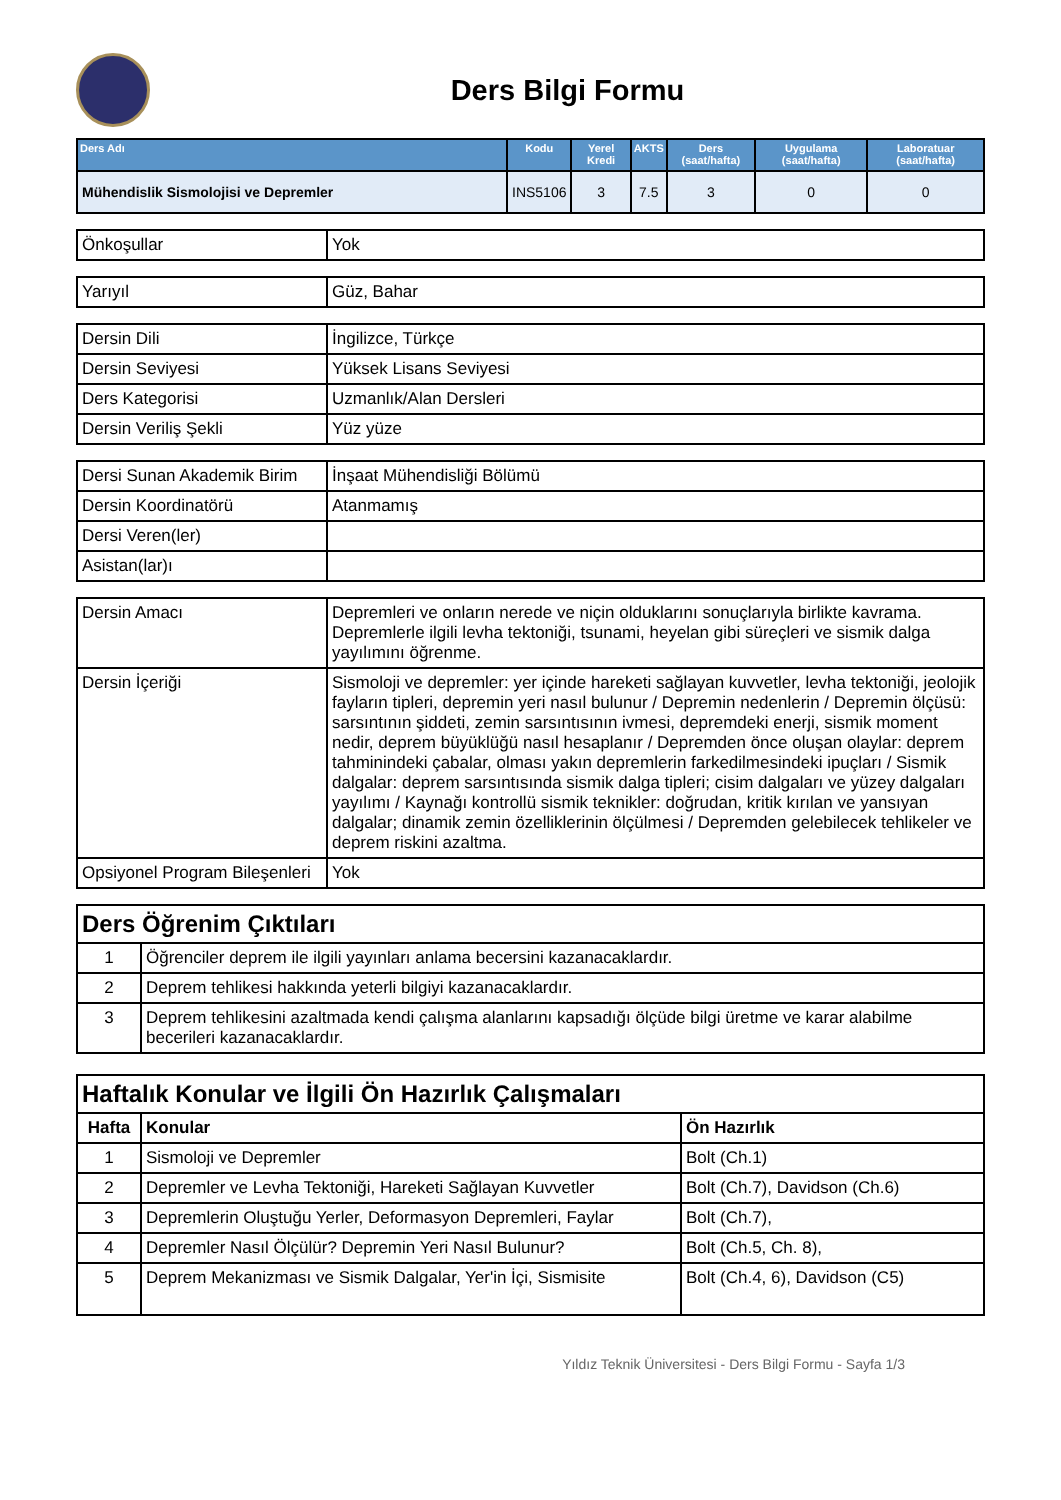Ders Bilgi Formu
| Ders Adı | Kodu | Yerel Kredi | AKTS | Ders (saat/hafta) | Uygulama (saat/hafta) | Laboratuar (saat/hafta) |
| --- | --- | --- | --- | --- | --- | --- |
| Mühendislik Sismolojisi ve Depremler | INS5106 | 3 | 7.5 | 3 | 0 | 0 |
| Önkoşullar | Yok |
| Yarıyıl | Güz, Bahar |
| Dersin Dili | İngilizce, Türkçe |
| Dersin Seviyesi | Yüksek Lisans Seviyesi |
| Ders Kategorisi | Uzmanlık/Alan Dersleri |
| Dersin Veriliş Şekli | Yüz yüze |
| Dersi Sunan Akademik Birim | İnşaat Mühendisliği Bölümü |
| Dersin Koordinatörü | Atanmamış |
| Dersi Veren(ler) | |
| Asistan(lar)ı | |
| Dersin Amacı | Depremleri ve onların nerede ve niçin olduklarını sonuçlarıyla birlikte kavrama. Depremlerle ilgili levha tektoniği, tsunami, heyelan gibi süreçleri ve sismik dalga yayılımını öğrenme. |
| Dersin İçeriği | Sismoloji ve depremler: yer içinde hareketi sağlayan kuvvetler, levha tektoniği, jeolojik fayların tipleri, depremin yeri nasıl bulunur / Depremin nedenlerin / Depremin ölçüsü: sarsıntının şiddeti, zemin sarsıntısının ivmesi, depremdeki enerji, sismik moment nedir, deprem büyüklüğü nasıl hesaplanır / Depremden önce oluşan olaylar: deprem tahminindeki çabalar, olması yakın depremlerin farkedilmesindeki ipuçları / Sismik dalgalar: deprem sarsıntısında sismik dalga tipleri; cisim dalgaları ve yüzey dalgaları yayılımı / Kaynağı kontrollü sismik teknikler: doğrudan, kritik kırılan ve yansıyan dalgalar; dinamik zemin özelliklerinin ölçülmesi / Depremden gelebilecek tehlikeler ve deprem riskini azaltma. |
| Opsiyonel Program Bileşenleri | Yok |
| Ders Öğrenim Çıktıları | |
| 1 | Öğrenciler deprem ile ilgili yayınları anlama becersini kazanacaklardır. |
| 2 | Deprem tehlikesi hakkında yeterli bilgiyi kazanacaklardır. |
| 3 | Deprem tehlikesini azaltmada kendi çalışma alanlarını kapsadığı ölçüde bilgi üretme ve karar alabilme becerileri kazanacaklardır. |
| Haftalık Konular ve İlgili Ön Hazırlık Çalışmaları | | |
| Hafta | Konular | Ön Hazırlık |
| 1 | Sismoloji ve Depremler | Bolt (Ch.1) |
| 2 | Depremler ve Levha Tektoniği, Hareketi Sağlayan Kuvvetler | Bolt (Ch.7), Davidson (Ch.6) |
| 3 | Depremlerin Oluştuğu Yerler, Deformasyon Depremleri, Faylar | Bolt (Ch.7), |
| 4 | Depremler Nasıl Ölçülür? Depremin Yeri Nasıl Bulunur? | Bolt (Ch.5, Ch. 8), |
| 5 | Deprem Mekanizması ve Sismik Dalgalar, Yer'in İçi, Sismisite | Bolt (Ch.4, 6), Davidson (C5) |
Yıldız Teknik Üniversitesi - Ders Bilgi Formu - Sayfa 1/3